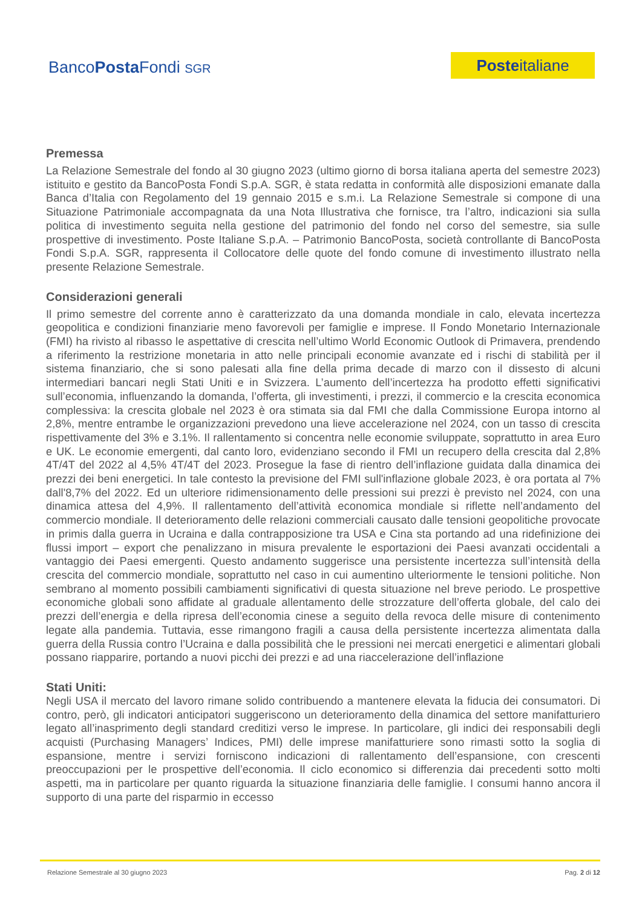BancoPosta Fondi SGR Posteitaliane
Premessa
La Relazione Semestrale del fondo al 30 giugno 2023 (ultimo giorno di borsa italiana aperta del semestre 2023) istituito e gestito da BancoPosta Fondi S.p.A. SGR, è stata redatta in conformità alle disposizioni emanate dalla Banca d’Italia con Regolamento del 19 gennaio 2015 e s.m.i. La Relazione Semestrale si compone di una Situazione Patrimoniale accompagnata da una Nota Illustrativa che fornisce, tra l’altro, indicazioni sia sulla politica di investimento seguita nella gestione del patrimonio del fondo nel corso del semestre, sia sulle prospettive di investimento. Poste Italiane S.p.A. – Patrimonio BancoPosta, società controllante di BancoPosta Fondi S.p.A. SGR, rappresenta il Collocatore delle quote del fondo comune di investimento illustrato nella presente Relazione Semestrale.
Considerazioni generali
Il primo semestre del corrente anno è caratterizzato da una domanda mondiale in calo, elevata incertezza geopolitica e condizioni finanziarie meno favorevoli per famiglie e imprese. Il Fondo Monetario Internazionale (FMI) ha rivisto al ribasso le aspettative di crescita nell’ultimo World Economic Outlook di Primavera, prendendo a riferimento la restrizione monetaria in atto nelle principali economie avanzate ed i rischi di stabilità per il sistema finanziario, che si sono palesati alla fine della prima decade di marzo con il dissesto di alcuni intermediari bancari negli Stati Uniti e in Svizzera. L’aumento dell’incertezza ha prodotto effetti significativi sull’economia, influenzando la domanda, l’offerta, gli investimenti, i prezzi, il commercio e la crescita economica complessiva: la crescita globale nel 2023 è ora stimata sia dal FMI che dalla Commissione Europa intorno al 2,8%, mentre entrambe le organizzazioni prevedono una lieve accelerazione nel 2024, con un tasso di crescita rispettivamente del 3% e 3.1%. Il rallentamento si concentra nelle economie sviluppate, soprattutto in area Euro e UK. Le economie emergenti, dal canto loro, evidenziano secondo il FMI un recupero della crescita dal 2,8% 4T/4T del 2022 al 4,5% 4T/4T del 2023. Prosegue la fase di rientro dell’inflazione guidata dalla dinamica dei prezzi dei beni energetici. In tale contesto la previsione del FMI sull'inflazione globale 2023, è ora portata al 7% dall'8,7% del 2022. Ed un ulteriore ridimensionamento delle pressioni sui prezzi è previsto nel 2024, con una dinamica attesa del 4,9%. Il rallentamento dell’attività economica mondiale si riflette nell’andamento del commercio mondiale. Il deterioramento delle relazioni commerciali causato dalle tensioni geopolitiche provocate in primis dalla guerra in Ucraina e dalla contrapposizione tra USA e Cina sta portando ad una ridefinizione dei flussi import – export che penalizzano in misura prevalente le esportazioni dei Paesi avanzati occidentali a vantaggio dei Paesi emergenti. Questo andamento suggerisce una persistente incertezza sull’intensità della crescita del commercio mondiale, soprattutto nel caso in cui aumentino ulteriormente le tensioni politiche. Non sembrano al momento possibili cambiamenti significativi di questa situazione nel breve periodo. Le prospettive economiche globali sono affidate al graduale allentamento delle strozzature dell’offerta globale, del calo dei prezzi dell’energia e della ripresa dell’economia cinese a seguito della revoca delle misure di contenimento legate alla pandemia. Tuttavia, esse rimangono fragili a causa della persistente incertezza alimentata dalla guerra della Russia contro l’Ucraina e dalla possibilità che le pressioni nei mercati energetici e alimentari globali possano riapparire, portando a nuovi picchi dei prezzi e ad una riaccelerazione dell’inflazione
Stati Uniti:
Negli USA il mercato del lavoro rimane solido contribuendo a mantenere elevata la fiducia dei consumatori. Di contro, però, gli indicatori anticipatori suggeriscono un deterioramento della dinamica del settore manifatturiero legato all’inasprimento degli standard creditizi verso le imprese. In particolare, gli indici dei responsabili degli acquisti (Purchasing Managers’ Indices, PMI) delle imprese manifatturiere sono rimasti sotto la soglia di espansione, mentre i servizi forniscono indicazioni di rallentamento dell’espansione, con crescenti preoccupazioni per le prospettive dell’economia. Il ciclo economico si differenzia dai precedenti sotto molti aspetti, ma in particolare per quanto riguarda la situazione finanziaria delle famiglie. I consumi hanno ancora il supporto di una parte del risparmio in eccesso
Relazione Semestrale al 30 giugno 2023 Pag. 2 di 12